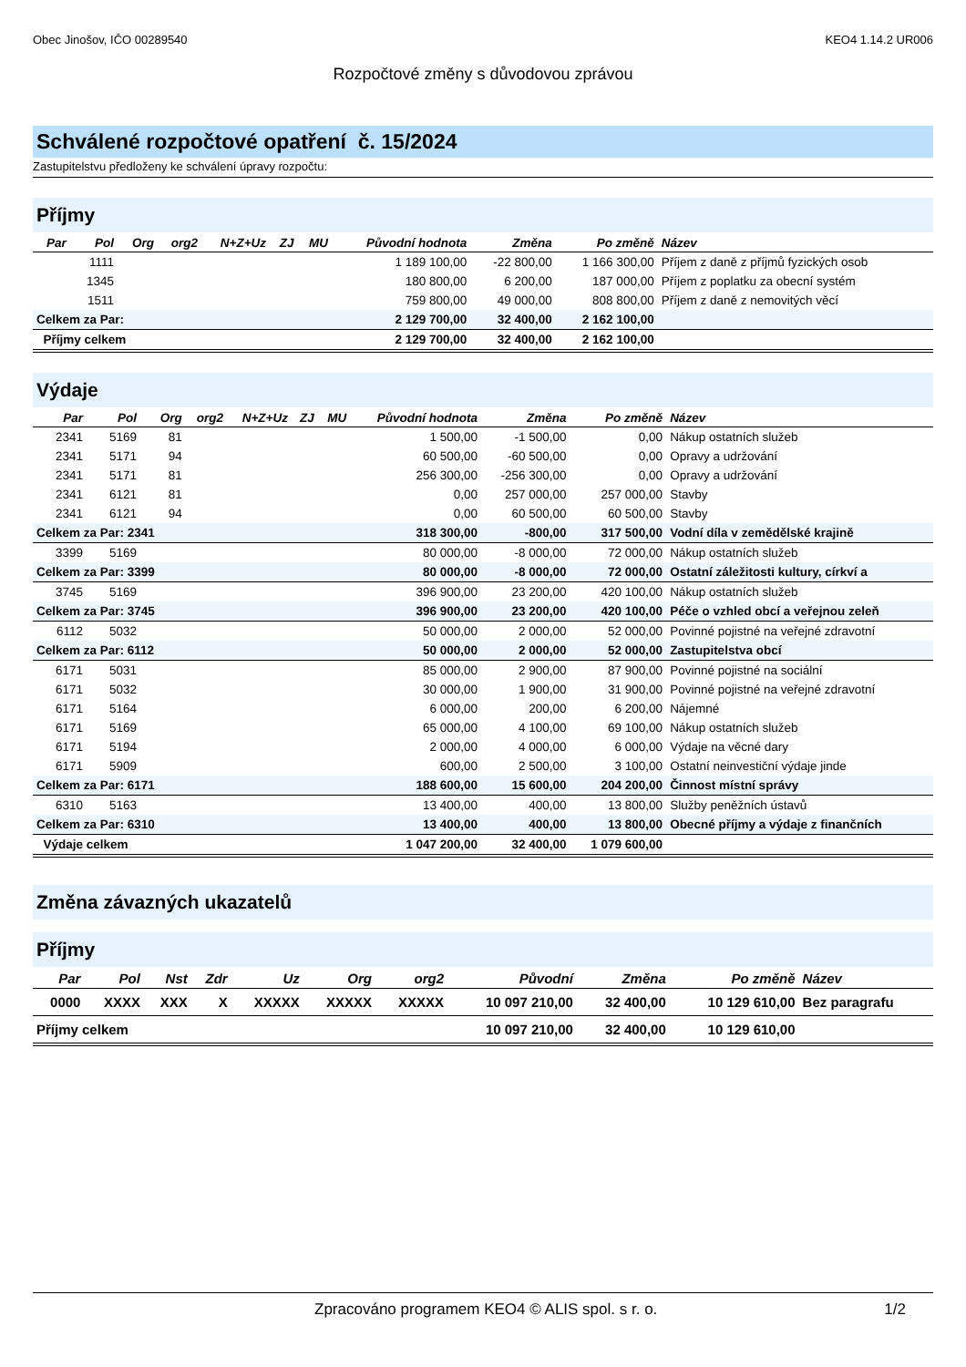Obec Jinošov, IČO 00289540 KEO4 1.14.2 UR006
Rozpočtové změny s důvodovou zprávou
Schválené rozpočtové opatření č. 15/2024
Zastupitelstvu předloženy ke schválení úpravy rozpočtu:
Příjmy
| Par | Pol | Org | org2 | N+Z+Uz | ZJ | MU | Původní hodnota | Změna | Po změně | Název |
| --- | --- | --- | --- | --- | --- | --- | --- | --- | --- | --- |
| | 1111 | | | | | | 1 189 100,00 | -22 800,00 | 1 166 300,00 | Příjem z daně z příjmů fyzických osob |
| | 1345 | | | | | | 180 800,00 | 6 200,00 | 187 000,00 | Příjem z poplatku za obecní systém |
| | 1511 | | | | | | 759 800,00 | 49 000,00 | 808 800,00 | Příjem z daně z nemovitých věcí |
| Celkem za Par: | | | | | | | 2 129 700,00 | 32 400,00 | 2 162 100,00 | |
| Příjmy celkem | | | | | | | 2 129 700,00 | 32 400,00 | 2 162 100,00 | |
Výdaje
| Par | Pol | Org | org2 | N+Z+Uz | ZJ | MU | Původní hodnota | Změna | Po změně | Název |
| --- | --- | --- | --- | --- | --- | --- | --- | --- | --- | --- |
| 2341 | 5169 | 81 | | | | | 1 500,00 | -1 500,00 | 0,00 | Nákup ostatních služeb |
| 2341 | 5171 | 94 | | | | | 60 500,00 | -60 500,00 | 0,00 | Opravy a udržování |
| 2341 | 5171 | 81 | | | | | 256 300,00 | -256 300,00 | 0,00 | Opravy a udržování |
| 2341 | 6121 | 81 | | | | | 0,00 | 257 000,00 | 257 000,00 | Stavby |
| 2341 | 6121 | 94 | | | | | 0,00 | 60 500,00 | 60 500,00 | Stavby |
| Celkem za Par: 2341 | | | | | | | 318 300,00 | -800,00 | 317 500,00 | Vodní díla v zemědělské krajině |
| 3399 | 5169 | | | | | | 80 000,00 | -8 000,00 | 72 000,00 | Nákup ostatních služeb |
| Celkem za Par: 3399 | | | | | | | 80 000,00 | -8 000,00 | 72 000,00 | Ostatní záležitosti kultury, církví a |
| 3745 | 5169 | | | | | | 396 900,00 | 23 200,00 | 420 100,00 | Nákup ostatních služeb |
| Celkem za Par: 3745 | | | | | | | 396 900,00 | 23 200,00 | 420 100,00 | Péče o vzhled obcí a veřejnou zeleň |
| 6112 | 5032 | | | | | | 50 000,00 | 2 000,00 | 52 000,00 | Povinné pojistné na veřejné zdravotní |
| Celkem za Par: 6112 | | | | | | | 50 000,00 | 2 000,00 | 52 000,00 | Zastupitelstva obcí |
| 6171 | 5031 | | | | | | 85 000,00 | 2 900,00 | 87 900,00 | Povinné pojistné na sociální |
| 6171 | 5032 | | | | | | 30 000,00 | 1 900,00 | 31 900,00 | Povinné pojistné na veřejné zdravotní |
| 6171 | 5164 | | | | | | 6 000,00 | 200,00 | 6 200,00 | Nájemné |
| 6171 | 5169 | | | | | | 65 000,00 | 4 100,00 | 69 100,00 | Nákup ostatních služeb |
| 6171 | 5194 | | | | | | 2 000,00 | 4 000,00 | 6 000,00 | Výdaje na věcné dary |
| 6171 | 5909 | | | | | | 600,00 | 2 500,00 | 3 100,00 | Ostatní neinvestiční výdaje jinde |
| Celkem za Par: 6171 | | | | | | | 188 600,00 | 15 600,00 | 204 200,00 | Činnost místní správy |
| 6310 | 5163 | | | | | | 13 400,00 | 400,00 | 13 800,00 | Služby peněžních ústavů |
| Celkem za Par: 6310 | | | | | | | 13 400,00 | 400,00 | 13 800,00 | Obecné příjmy a výdaje z finančních |
| Výdaje celkem | | | | | | | 1 047 200,00 | 32 400,00 | 1 079 600,00 | |
Změna závazných ukazatelů
Příjmy
| Par | Pol | Nst | Zdr | Uz | Org | org2 | Původní | Změna | Po změně | Název |
| --- | --- | --- | --- | --- | --- | --- | --- | --- | --- | --- |
| 0000 | XXXX | XXX | X | XXXXX | XXXXX | XXXXX | 10 097 210,00 | 32 400,00 | 10 129 610,00 | Bez paragrafu |
| Příjmy celkem | | | | | | | 10 097 210,00 | 32 400,00 | 10 129 610,00 | |
Zpracováno programem KEO4 © ALIS spol. s r. o. 1/2